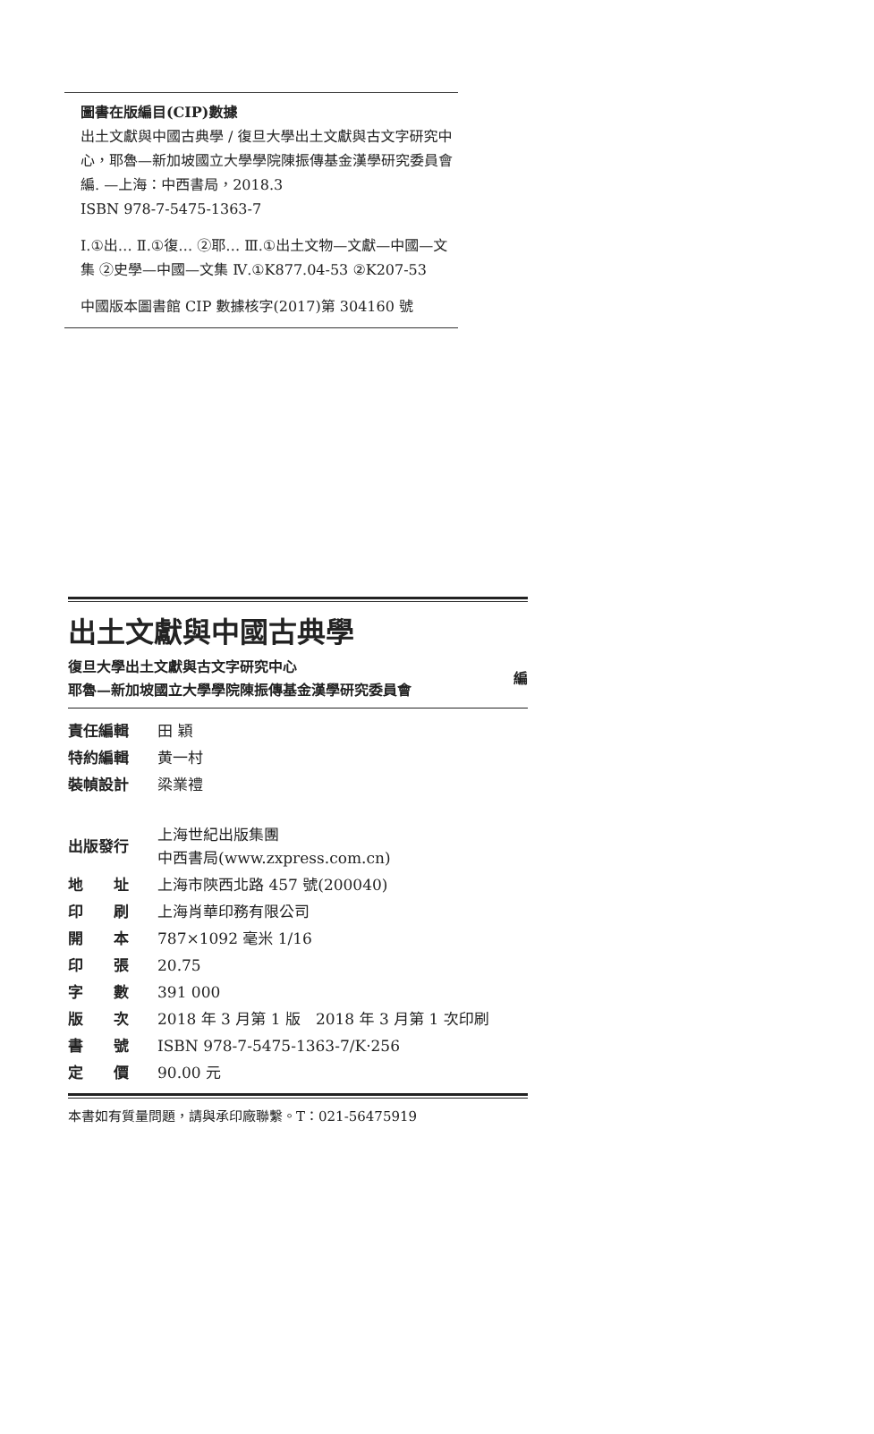圖書在版編目(CIP)數據
出土文獻與中國古典學 / 復旦大學出土文獻與古文字研究中心，耶魯—新加坡國立大學學院陳振傳基金漢學研究委員會編. —上海：中西書局，2018.3
ISBN 978-7-5475-1363-7
Ⅰ.①出… Ⅱ.①復… ②耶… Ⅲ.①出土文物—文獻—中國—文集 ②史學—中國—文集 Ⅳ.①K877.04-53 ②K207-53
中國版本圖書館 CIP 數據核字(2017)第 304160 號
出土文獻與中國古典學
復旦大學出土文獻與古文字研究中心
耶魯—新加坡國立大學學院陳振傳基金漢學研究委員會
編
| 責任編輯 | 田 穎 |
| 特約編輯 | 黄一村 |
| 裝幀設計 | 梁業禮 |
| 出版發行 | 上海世紀出版集團 中西書局(www.zxpress.com.cn) |
| 地 址 | 上海市陝西北路 457 號(200040) |
| 印 刷 | 上海肖華印務有限公司 |
| 開 本 | 787×1092 毫米 1/16 |
| 印 張 | 20.75 |
| 字 數 | 391 000 |
| 版 次 | 2018 年 3 月第 1 版 2018 年 3 月第 1 次印刷 |
| 書 號 | ISBN 978-7-5475-1363-7/K·256 |
| 定 價 | 90.00 元 |
本書如有質量問題，請與承印廠聯繫。T：021-56475919